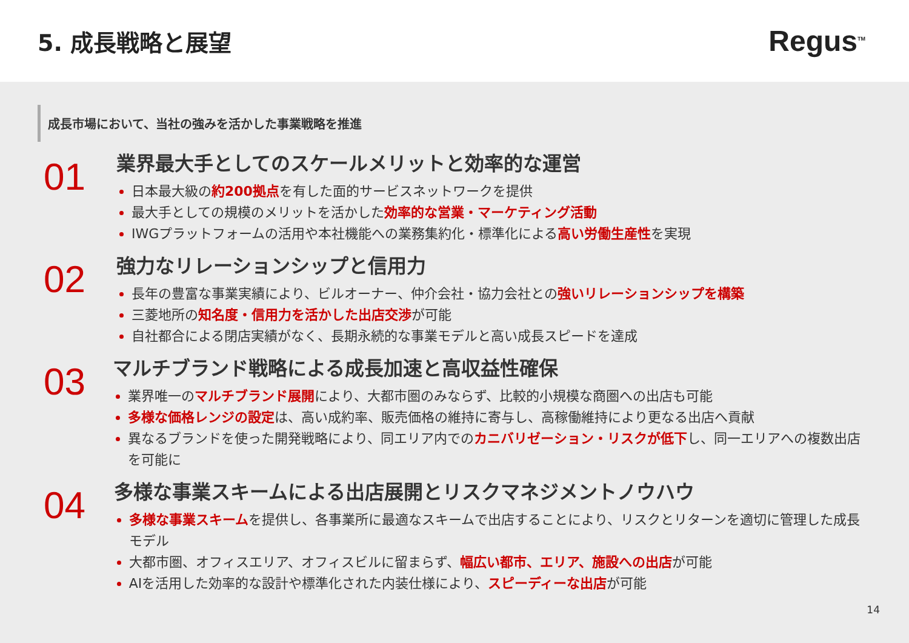5. 成長戦略と展望
Regus<sup>TM</sup>
成長市場において、当社の強みを活かした事業戦略を推進
01
業界最大手としてのスケールメリットと効率的な運営
日本最大級の約200拠点を有した面的サービスネットワークを提供
最大手としての規模のメリットを活かした効率的な営業・マーケティング活動
IWGプラットフォームの活用や本社機能への業務集約化・標準化による高い労働生産性を実現
02
強力なリレーションシップと信用力
長年の豊富な事業実績により、ビルオーナー、仲介会社・協力会社との強いリレーションシップを構築
三菱地所の知名度・信用力を活かした出店交渉が可能
自社都合による閉店実績がなく、長期永続的な事業モデルと高い成長スピードを達成
03
マルチブランド戦略による成長加速と高収益性確保
業界唯一のマルチブランド展開により、大都市圏のみならず、比較的小規模な商圏への出店も可能
多様な価格レンジの設定は、高い成約率、販売価格の維持に寄与し、高稼働維持により更なる出店へ貢献
異なるブランドを使った開発戦略により、同エリア内でのカニバリゼーション・リスクが低下し、同一エリアへの複数出店を可能に
04
多様な事業スキームによる出店展開とリスクマネジメントノウハウ
多様な事業スキームを提供し、各事業所に最適なスキームで出店することにより、リスクとリターンを適切に管理した成長モデル
大都市圏、オフィスエリア、オフィスビルに留まらず、幅広い都市、エリア、施設への出店が可能
AIを活用した効率的な設計や標準化された内装仕様により、スピーディーな出店が可能
14